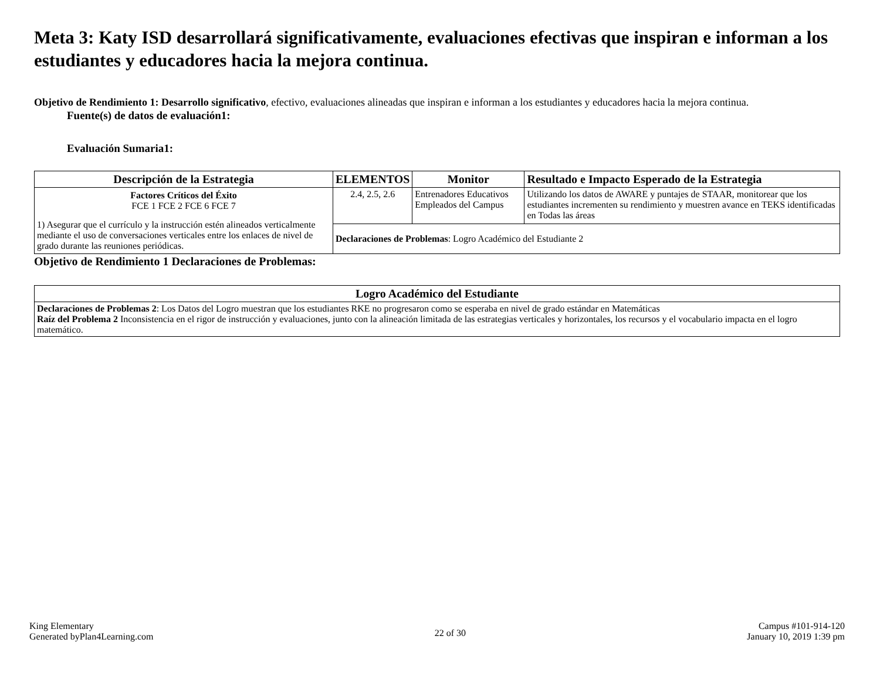Meta 3: Katy ISD desarrollará significativamente, evaluaciones efectivas que inspiran e informan a los estudiantes y educadores hacia la mejora continua.
Objetivo de Rendimiento 1: Desarrollo significativo, efectivo, evaluaciones alineadas que inspiran e informan a los estudiantes y educadores hacia la mejora continua.
Fuente(s) de datos de evaluación1:
Evaluación Sumaria1:
| Descripción de la Estrategia | ELEMENTOS | Monitor | Resultado e Impacto Esperado de la Estrategia |
| --- | --- | --- | --- |
| Factores Críticos del Éxito FCE 1 FCE 2 FCE 6 FCE 7 1) Asegurar que el currículo y la instrucción estén alineados verticalmente mediante el uso de conversaciones verticales entre los enlaces de nivel de grado durante las reuniones periódicas. | 2.4, 2.5, 2.6 | Entrenadores Educativos Empleados del Campus | Utilizando los datos de AWARE y puntajes de STAAR, monitorear que los estudiantes incrementen su rendimiento y muestren avance en TEKS identificadas en Todas las áreas |
| | Declaraciones de Problemas : Logro Académico del Estudiante 2 | | |
Objetivo de Rendimiento 1 Declaraciones de Problemas:
| Logro Académico del Estudiante |
| --- |
| Declaraciones de Problemas 2 : Los Datos del Logro muestran que los estudiantes RKE no progresaron como se esperaba en nivel de grado estándar en Matemáticas Raíz del Problema 2 Inconsistencia en el rigor de instrucción y evaluaciones, junto con la alineación limitada de las estrategias verticales y horizontales, los recursos y el vocabulario impacta en el logro matemático. |
King Elementary
Generated byPlan4Learning.com
22 of 30
Campus #101-914-120
January 10, 2019 1:39 pm